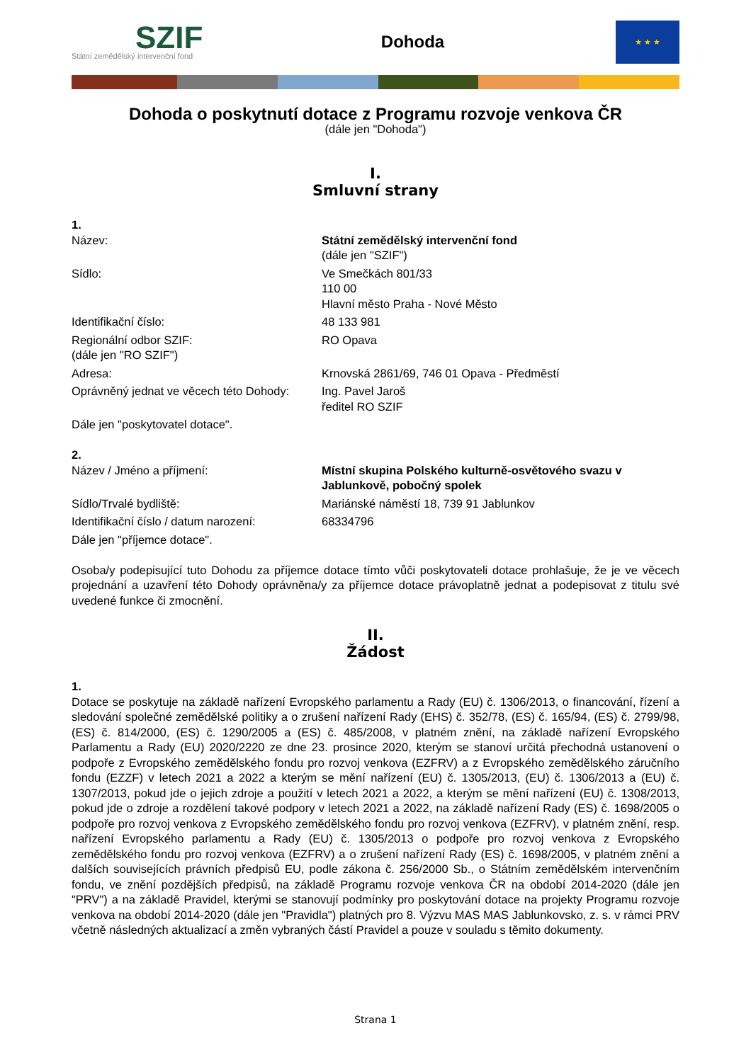SZIF
Státní zemědělský intervenční fond
Dohoda
★ ★ ★
Dohoda o poskytnutí dotace z Programu rozvoje venkova ČR
(dále jen "Dohoda")
I.
Smluvní strany
1.
Název: Státní zemědělský intervenční fond
(dále jen "SZIF")
Sídlo: Ve Smečkách 801/33
110 00
Hlavní město Praha - Nové Město
Identifikační číslo: 48 133 981
Regionální odbor SZIF:
(dále jen "RO SZIF")
RO Opava
Adresa: Krnovská 2861/69, 746 01 Opava - Předměstí
Oprávněný jednat ve věcech této Dohody:
Ing. Pavel Jaroš
ředitel RO SZIF
Dále jen "poskytovatel dotace".
2.
Název / Jméno a příjmení: Místní skupina Polského kulturně-osvětového svazu v Jablunkově, pobočný spolek
Sídlo/Trvalé bydliště: Mariánské náměstí 18, 739 91 Jablunkov
Identifikační číslo / datum narození:
68334796
Dále jen "příjemce dotace".
Osoba/y podepisující tuto Dohodu za příjemce dotace tímto vůči poskytovateli dotace prohlašuje, že je ve věcech projednání a uzavření této Dohody oprávněna/y za příjemce dotace právoplatně jednat a podepisovat z titulu své uvedené funkce či zmocnění.
II.
Žádost
1.
Dotace se poskytuje na základě nařízení Evropského parlamentu a Rady (EU) č. 1306/2013, o financování, řízení a sledování společné zemědělské politiky a o zrušení nařízení Rady (EHS) č. 352/78, (ES) č. 165/94, (ES) č. 2799/98, (ES) č. 814/2000, (ES) č. 1290/2005 a (ES) č. 485/2008, v platném znění, na základě nařízení Evropského Parlamentu a Rady (EU) 2020/2220 ze dne 23. prosince 2020, kterým se stanoví určitá přechodná ustanovení o podpoře z Evropského zemědělského fondu pro rozvoj venkova (EZFRV) a z Evropského zemědělského záručního fondu (EZZF) v letech 2021 a 2022 a kterým se mění nařízení (EU) č. 1305/2013, (EU) č. 1306/2013 a (EU) č. 1307/2013, pokud jde o jejich zdroje a použití v letech 2021 a 2022, a kterým se mění nařízení (EU) č. 1308/2013, pokud jde o zdroje a rozdělení takové podpory v letech 2021 a 2022, na základě nařízení Rady (ES) č. 1698/2005 o podpoře pro rozvoj venkova z Evropského zemědělského fondu pro rozvoj venkova (EZFRV), v platném znění, resp. nařízení Evropského parlamentu a Rady (EU) č. 1305/2013 o podpoře pro rozvoj venkova z Evropského zemědělského fondu pro rozvoj venkova (EZFRV) a o zrušení nařízení Rady (ES) č. 1698/2005, v platném znění a dalších souvisejících právních předpisů EU, podle zákona č. 256/2000 Sb., o Státním zemědělském intervenčním fondu, ve znění pozdějších předpisů, na základě Programu rozvoje venkova ČR na období 2014-2020 (dále jen "PRV") a na základě Pravidel, kterými se stanovují podmínky pro poskytování dotace na projekty Programu rozvoje venkova na období 2014-2020 (dále jen "Pravidla") platných pro 8. Výzvu MAS MAS Jablunkovsko, z. s. v rámci PRV včetně následných aktualizací a změn vybraných částí Pravidel a pouze v souladu s těmito dokumenty.
Strana 1